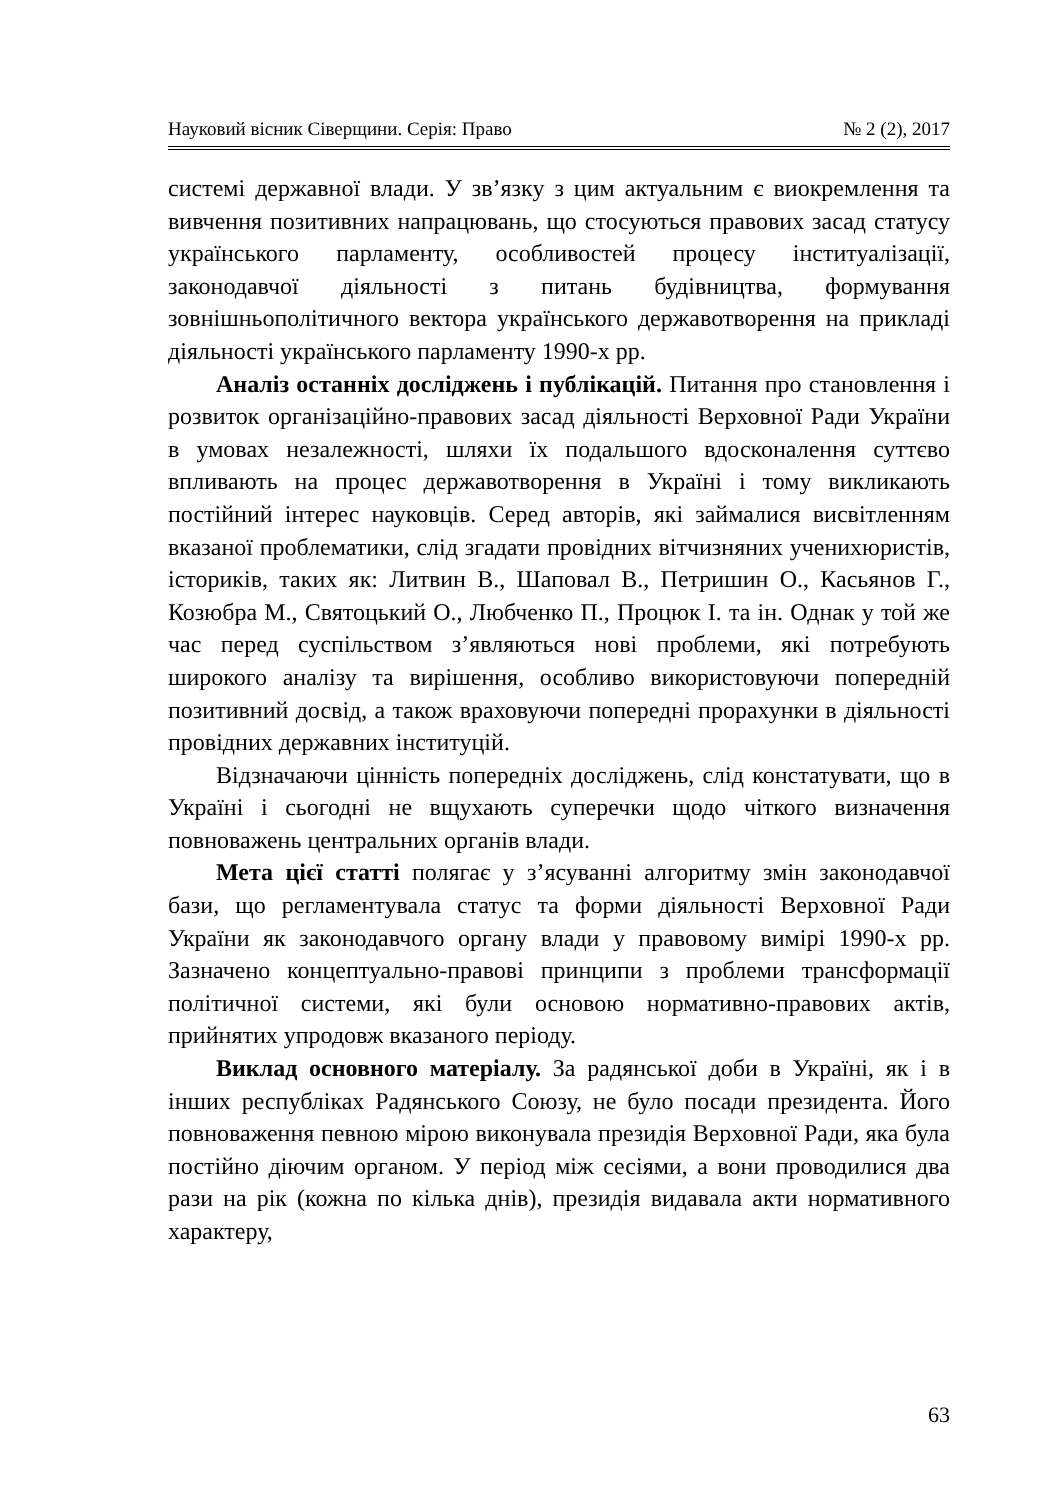Науковий вісник Сіверщини. Серія: Право № 2 (2), 2017
системі державної влади. У зв’язку з цим актуальним є виокремлення та вивчення позитивних напрацювань, що стосуються правових засад статусу українського парламенту, особливостей процесу інституалізації, законодавчої діяльності з питань будівництва, формування зовнішньополітичного вектора українського державотворення на прикладі діяльності українського парламенту 1990-х рр.
Аналіз останніх досліджень і публікацій. Питання про становлення і розвиток організаційно-правових засад діяльності Верховної Ради України в умовах незалежності, шляхи їх подальшого вдосконалення суттєво впливають на процес державотворення в Україні і тому викликають постійний інтерес науковців. Серед авторів, які займалися висвітленням вказаної проблематики, слід згадати провідних вітчизняних ученихюристів, істориків, таких як: Литвин В., Шаповал В., Петришин О., Касьянов Г., Козюбра М., Святоцький О., Любченко П., Процюк І. та ін. Однак у той же час перед суспільством з’являються нові проблеми, які потребують широкого аналізу та вирішення, особливо використовуючи попередній позитивний досвід, а також враховуючи попередні прорахунки в діяльності провідних державних інституцій.
Відзначаючи цінність попередніх досліджень, слід констатувати, що в Україні і сьогодні не вщухають суперечки щодо чіткого визначення повноважень центральних органів влади.
Мета цієї статті полягає у з’ясуванні алгоритму змін законодавчої бази, що регламентувала статус та форми діяльності Верховної Ради України як законодавчого органу влади у правовому вимірі 1990-х рр. Зазначено концептуально-правові принципи з проблеми трансформації політичної системи, які були основою нормативно-правових актів, прийнятих упродовж вказаного періоду.
Виклад основного матеріалу. За радянської доби в Україні, як і в інших республіках Радянського Союзу, не було посади президента. Його повноваження певною мірою виконувала президія Верховної Ради, яка була постійно діючим органом. У період між сесіями, а вони проводилися два рази на рік (кожна по кілька днів), президія видавала акти нормативного характеру,
63